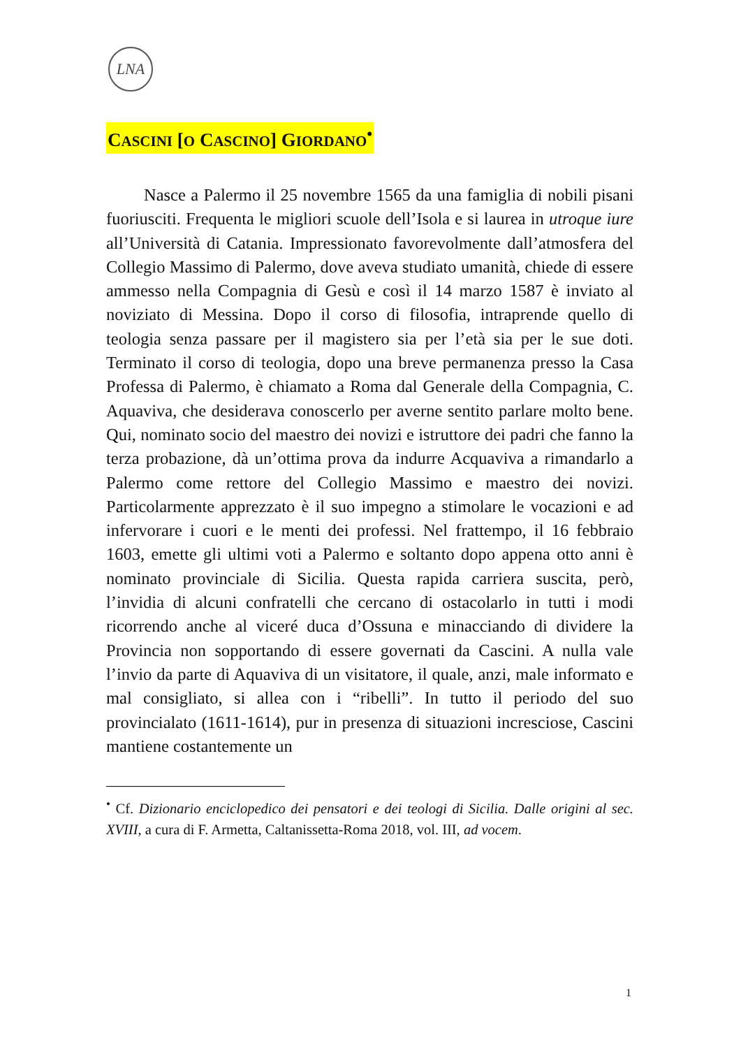LNA
CASCINI [O CASCINO] GIORDANO<sup>•</sup>
Nasce a Palermo il 25 novembre 1565 da una famiglia di nobili pisani fuoriusciti. Frequenta le migliori scuole dell’Isola e si laurea in utroque iure all’Università di Catania. Impressionato favorevolmente dall’atmosfera del Collegio Massimo di Palermo, dove aveva studiato umanità, chiede di essere ammesso nella Compagnia di Gesù e così il 14 marzo 1587 è inviato al noviziato di Messina. Dopo il corso di filosofia, intraprende quello di teologia senza passare per il magistero sia per l’età sia per le sue doti. Terminato il corso di teologia, dopo una breve permanenza presso la Casa Professa di Palermo, è chiamato a Roma dal Generale della Compagnia, C. Aquaviva, che desiderava conoscerlo per averne sentito parlare molto bene. Qui, nominato socio del maestro dei novizi e istruttore dei padri che fanno la terza probazione, dà un’ottima prova da indurre Acquaviva a rimandarlo a Palermo come rettore del Collegio Massimo e maestro dei novizi. Particolarmente apprezzato è il suo impegno a stimolare le vocazioni e ad infervorare i cuori e le menti dei professi. Nel frattempo, il 16 febbraio 1603, emette gli ultimi voti a Palermo e soltanto dopo appena otto anni è nominato provinciale di Sicilia. Questa rapida carriera suscita, però, l’invidia di alcuni confratelli che cercano di ostacolarlo in tutti i modi ricorrendo anche al viceré duca d’Ossuna e minacciando di dividere la Provincia non sopportando di essere governati da Cascini. A nulla vale l’invio da parte di Aquaviva di un visitatore, il quale, anzi, male informato e mal consigliato, si allea con i “ribelli”. In tutto il periodo del suo provincialato (1611-1614), pur in presenza di situazioni incresciose, Cascini mantiene costantemente un
<sup>•</sup> Cf. Dizionario enciclopedico dei pensatori e dei teologi di Sicilia. Dalle origini al sec. XVIII, a cura di F. Armetta, Caltanissetta-Roma 2018, vol. III, ad vocem.
1